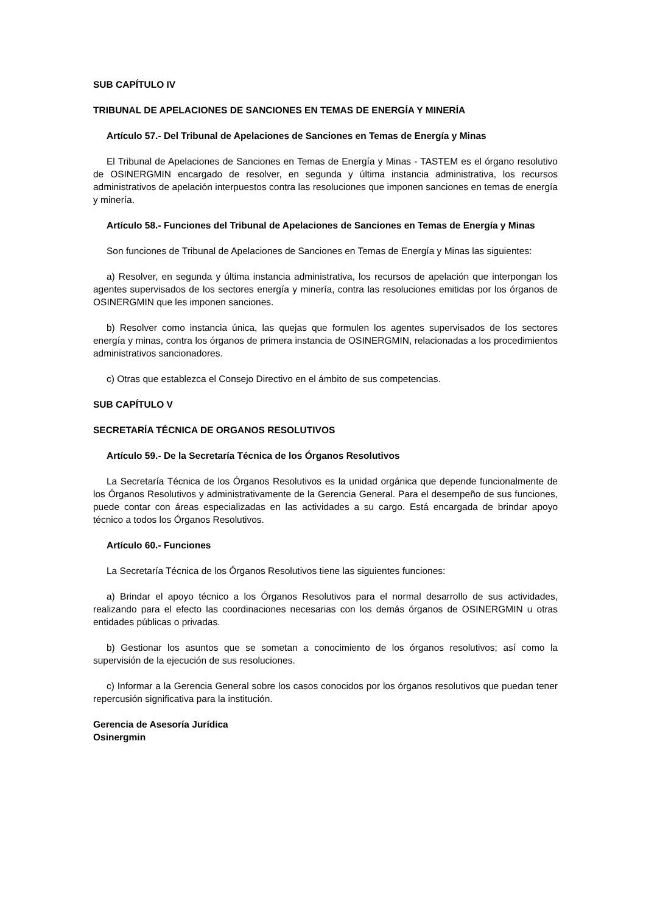SUB CAPÍTULO IV
TRIBUNAL DE APELACIONES DE SANCIONES EN TEMAS DE ENERGÍA Y MINERÍA
Artículo 57.- Del Tribunal de Apelaciones de Sanciones en Temas de Energía y Minas
El Tribunal de Apelaciones de Sanciones en Temas de Energía y Minas - TASTEM es el órgano resolutivo de OSINERGMIN encargado de resolver, en segunda y última instancia administrativa, los recursos administrativos de apelación interpuestos contra las resoluciones que imponen sanciones en temas de energía y minería.
Artículo 58.- Funciones del Tribunal de Apelaciones de Sanciones en Temas de Energía y Minas
Son funciones de Tribunal de Apelaciones de Sanciones en Temas de Energía y Minas las siguientes:
a) Resolver, en segunda y última instancia administrativa, los recursos de apelación que interpongan los agentes supervisados de los sectores energía y minería, contra las resoluciones emitidas por los órganos de OSINERGMIN que les imponen sanciones.
b) Resolver como instancia única, las quejas que formulen los agentes supervisados de los sectores energía y minas, contra los órganos de primera instancia de OSINERGMIN, relacionadas a los procedimientos administrativos sancionadores.
c) Otras que establezca el Consejo Directivo en el ámbito de sus competencias.
SUB CAPÍTULO V
SECRETARÍA TÉCNICA DE ORGANOS RESOLUTIVOS
Artículo 59.- De la Secretaría Técnica de los Órganos Resolutivos
La Secretaría Técnica de los Órganos Resolutivos es la unidad orgánica que depende funcionalmente de los Órganos Resolutivos y administrativamente de la Gerencia General. Para el desempeño de sus funciones, puede contar con áreas especializadas en las actividades a su cargo. Está encargada de brindar apoyo técnico a todos los Órganos Resolutivos.
Artículo 60.- Funciones
La Secretaría Técnica de los Órganos Resolutivos tiene las siguientes funciones:
a) Brindar el apoyo técnico a los Órganos Resolutivos para el normal desarrollo de sus actividades, realizando para el efecto las coordinaciones necesarias con los demás órganos de OSINERGMIN u otras entidades públicas o privadas.
b) Gestionar los asuntos que se sometan a conocimiento de los órganos resolutivos; así como la supervisión de la ejecución de sus resoluciones.
c) Informar a la Gerencia General sobre los casos conocidos por los órganos resolutivos que puedan tener repercusión significativa para la institución.
Gerencia de Asesoría Jurídica
Osinergmin